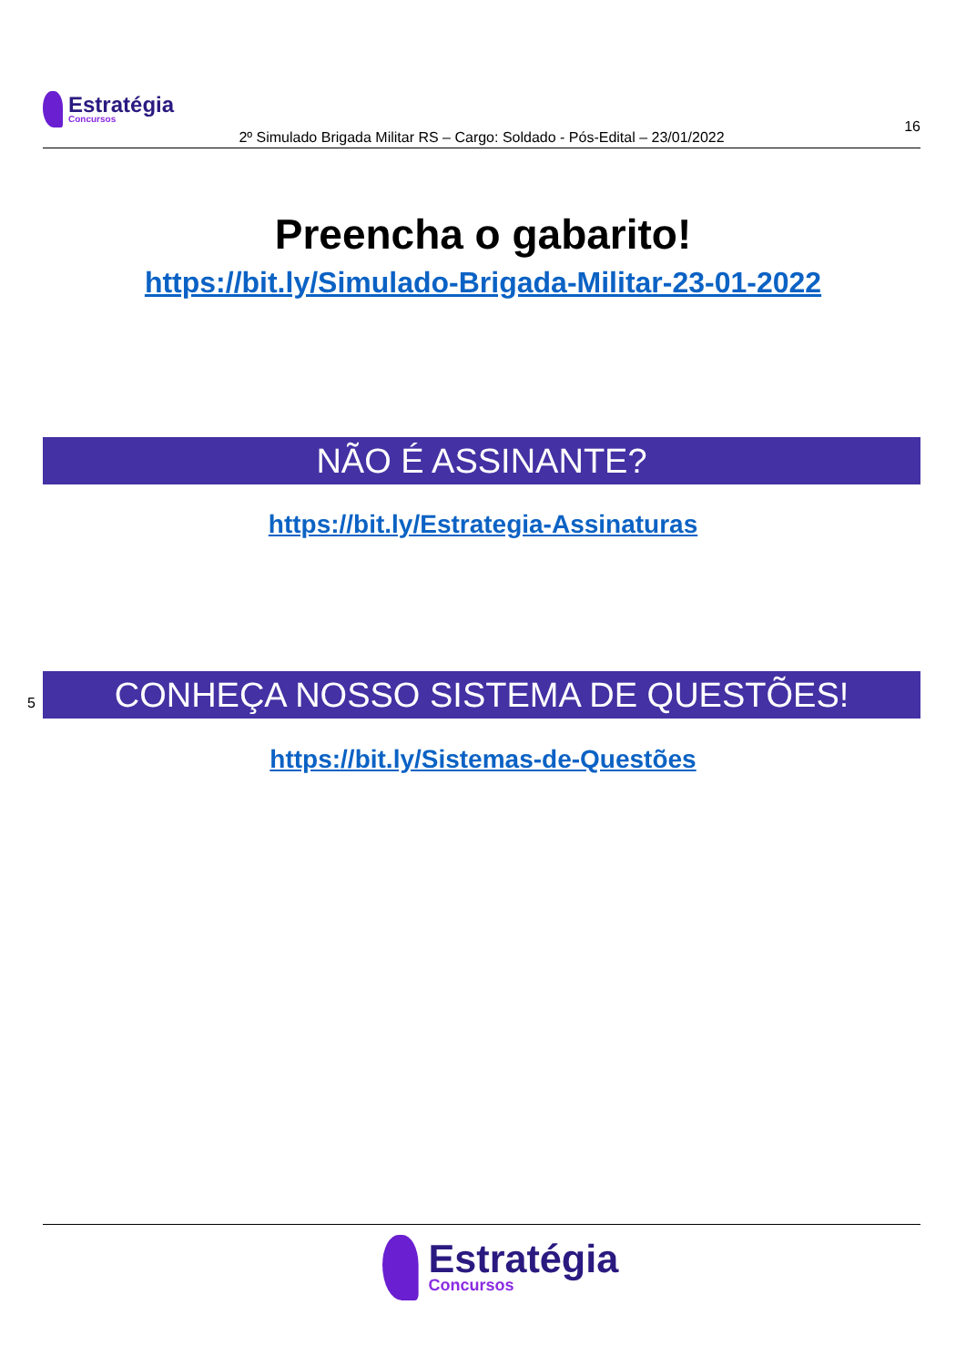Estratégia
Concursos
16
2º Simulado Brigada Militar RS – Cargo: Soldado - Pós-Edital – 23/01/2022
Preencha o gabarito!
https://bit.ly/Simulado-Brigada-Militar-23-01-2022
NÃO É ASSINANTE?
https://bit.ly/Estrategia-Assinaturas
5 CONHEÇA NOSSO SISTEMA DE QUESTÕES!
https://bit.ly/Sistemas-de-Questões
Estratégia
Concursos